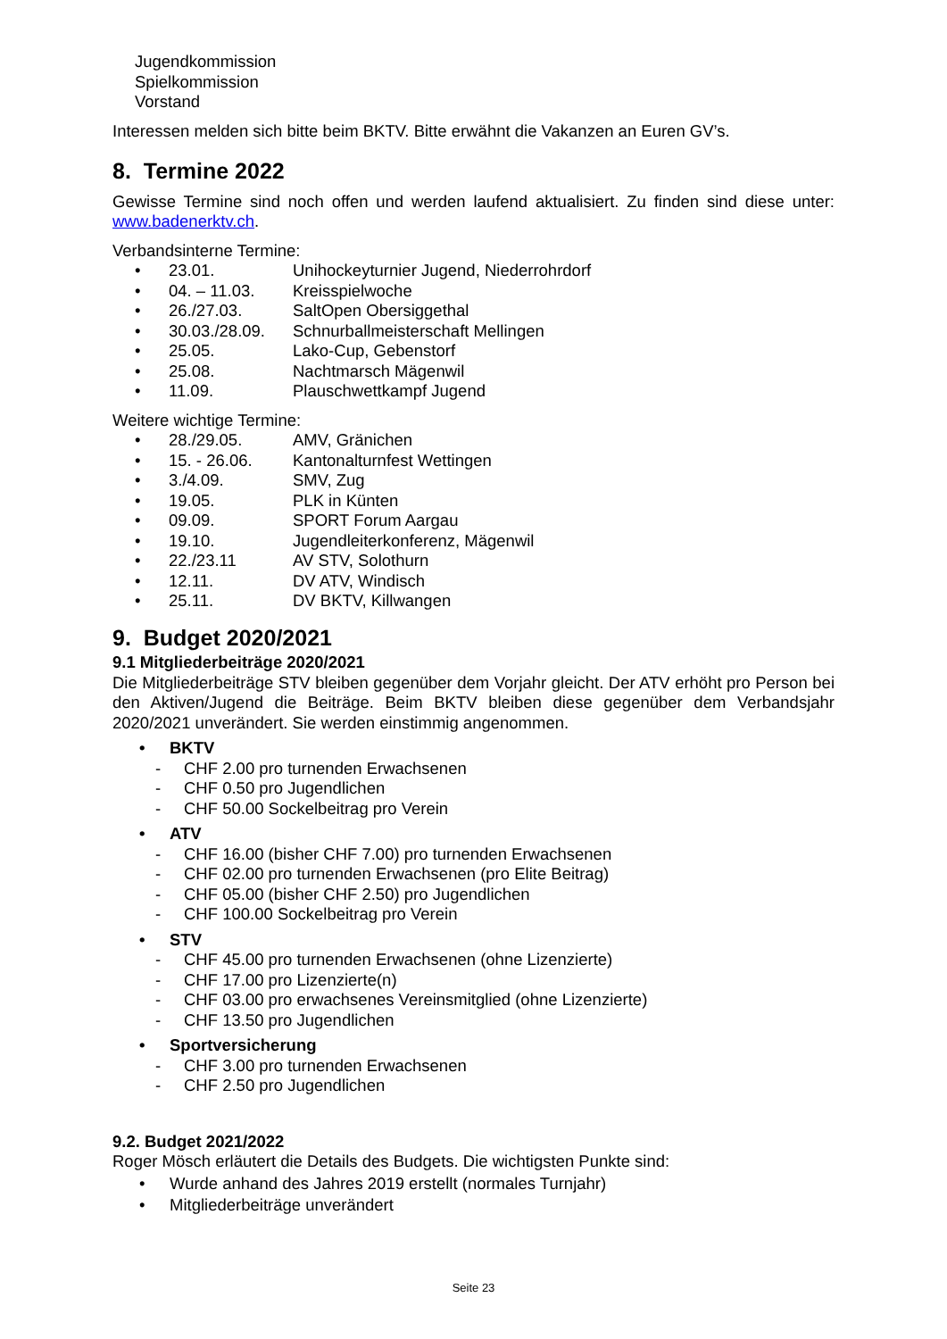Jugendkommission
Spielkommission
Vorstand
Interessen melden sich bitte beim BKTV. Bitte erwähnt die Vakanzen an Euren GV’s.
8. Termine 2022
Gewisse Termine sind noch offen und werden laufend aktualisiert. Zu finden sind diese unter: www.badenerktv.ch.
Verbandsinterne Termine:
• 23.01. Unihockeyturnier Jugend, Niederrohrdorf
• 04. – 11.03. Kreisspielwoche
• 26./27.03. SaltOpen Obersiggethal
• 30.03./28.09. Schnurballmeisterschaft Mellingen
• 25.05. Lako-Cup, Gebenstorf
• 25.08. Nachtmarsch Mägenwil
• 11.09. Plauschwettkampf Jugend
Weitere wichtige Termine:
• 28./29.05. AMV, Gränichen
• 15. - 26.06. Kantonalturnfest Wettingen
• 3./4.09. SMV, Zug
• 19.05. PLK in Künten
• 09.09. SPORT Forum Aargau
• 19.10. Jugendleiterkonferenz, Mägenwil
• 22./23.11 AV STV, Solothurn
• 12.11. DV ATV, Windisch
• 25.11. DV BKTV, Killwangen
9. Budget 2020/2021
9.1 Mitgliederbeiträge 2020/2021
Die Mitgliederbeiträge STV bleiben gegenüber dem Vorjahr gleicht. Der ATV erhöht pro Person bei den Aktiven/Jugend die Beiträge. Beim BKTV bleiben diese gegenüber dem Verbandsjahr 2020/2021 unverändert. Sie werden einstimmig angenommen.
• BKTV
- CHF 2.00 pro turnenden Erwachsenen
- CHF 0.50 pro Jugendlichen
- CHF 50.00 Sockelbeitrag pro Verein
• ATV
- CHF 16.00 (bisher CHF 7.00) pro turnenden Erwachsenen
- CHF 02.00 pro turnenden Erwachsenen (pro Elite Beitrag)
- CHF 05.00 (bisher CHF 2.50) pro Jugendlichen
- CHF 100.00 Sockelbeitrag pro Verein
• STV
- CHF 45.00 pro turnenden Erwachsenen (ohne Lizenzierte)
- CHF 17.00 pro Lizenzierte(n)
- CHF 03.00 pro erwachsenes Vereinsmitglied (ohne Lizenzierte)
- CHF 13.50 pro Jugendlichen
• Sportversicherung
- CHF 3.00 pro turnenden Erwachsenen
- CHF 2.50 pro Jugendlichen
9.2. Budget 2021/2022
Roger Mösch erläutert die Details des Budgets. Die wichtigsten Punkte sind:
• Wurde anhand des Jahres 2019 erstellt (normales Turnjahr)
• Mitgliederbeiträge unverändert
Seite 23